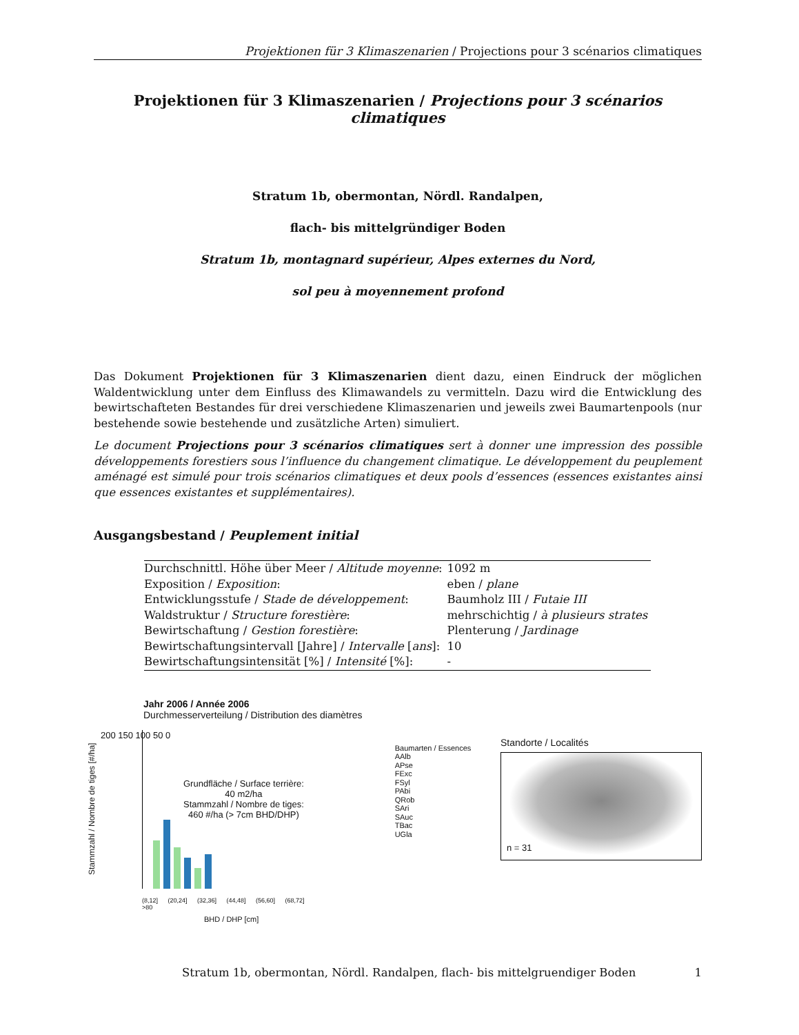Projektionen für 3 Klimaszenarien / Projections pour 3 scénarios climatiques
Projektionen für 3 Klimaszenarien / Projections pour 3 scénarios climatiques
Stratum 1b, obermontan, Nördl. Randalpen,
flach- bis mittelgründiger Boden
Stratum 1b, montagnard supérieur, Alpes externes du Nord,
sol peu à moyennement profond
Das Dokument Projektionen für 3 Klimaszenarien dient dazu, einen Eindruck der möglichen Waldentwicklung unter dem Einfluss des Klimawandels zu vermitteln. Dazu wird die Entwicklung des bewirtschafteten Bestandes für drei verschiedene Klimaszenarien und jeweils zwei Baumartenpools (nur bestehende sowie bestehende und zusätzliche Arten) simuliert.
Le document Projections pour 3 scénarios climatiques sert à donner une impression des possible développements forestiers sous l’influence du changement climatique. Le développement du peuplement aménagé est simulé pour trois scénarios climatiques et deux pools d’essences (essences existantes ainsi que essences existantes et supplémentaires).
Ausgangsbestand / Peuplement initial
| Durchschnittl. Höhe über Meer / Altitude moyenne : | 1092 m |
| Exposition / Exposition : | eben / plane |
| Entwicklungsstufe / Stade de développement : | Baumholz III / Futaie III |
| Waldstruktur / Structure forestière : | mehrschichtig / à plusieurs strates |
| Bewirtschaftung / Gestion forestière : | Plenterung / Jardinage |
| Bewirtschaftungsintervall [Jahre] / Intervalle [ ans ]: | 10 |
| Bewirtschaftungsintensität [%] / Intensité [%]: | - |
Jahr 2006 / Année 2006
Durchmesserverteilung / Distribution des diamètres
200 150 100 50 0
Grundfläche / Surface terrière:
40 m2/ha
Stammzahl / Nombre de tiges:
460 #/ha (> 7cm BHD/DHP)
(8,12] (20,24] (32,36] (44,48] (56,60] (68,72] >80
BHD / DHP [cm]
Stammzahl / Nombre de tiges [#/ha]
Baumarten / Essences
AAlb
APse
FExc
FSyl
PAbi
QRob
SAri
SAuc
TBac
UGla
Standorte / Localités
n = 31
Stratum 1b, obermontan, Nördl. Randalpen, flach- bis mittelgruendiger Boden 1